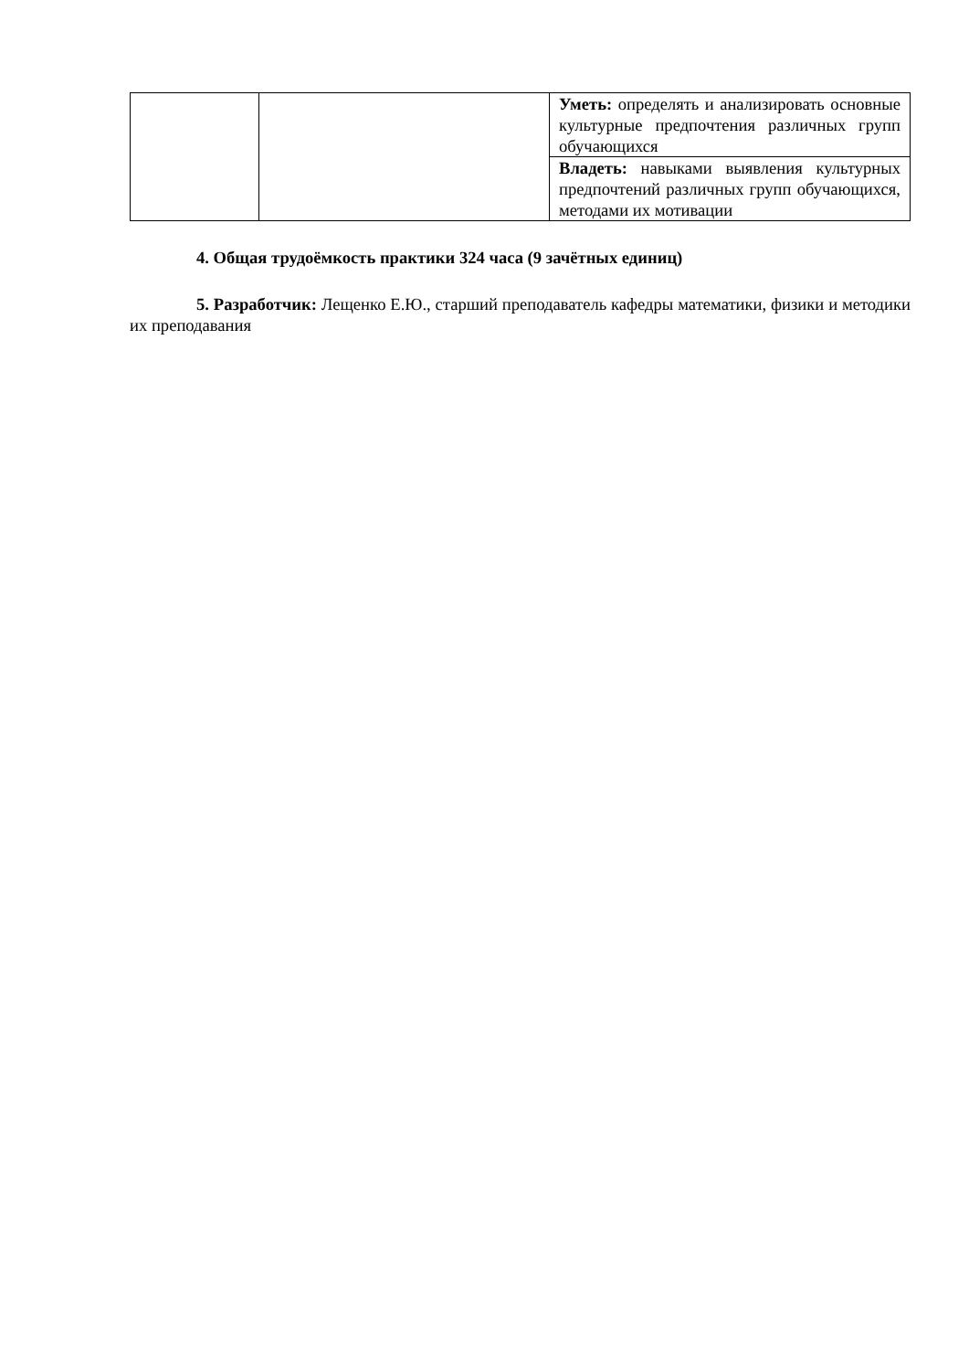| | | Уметь: определять и анализировать основные культурные предпочтения различных групп обучающихся |
| | | Владеть: навыками выявления культурных предпочтений различных групп обучающихся, методами их мотивации |
4. Общая трудоёмкость практики 324 часа (9 зачётных единиц)
5. Разработчик: Лещенко Е.Ю., старший преподаватель кафедры математики, физики и методики их преподавания